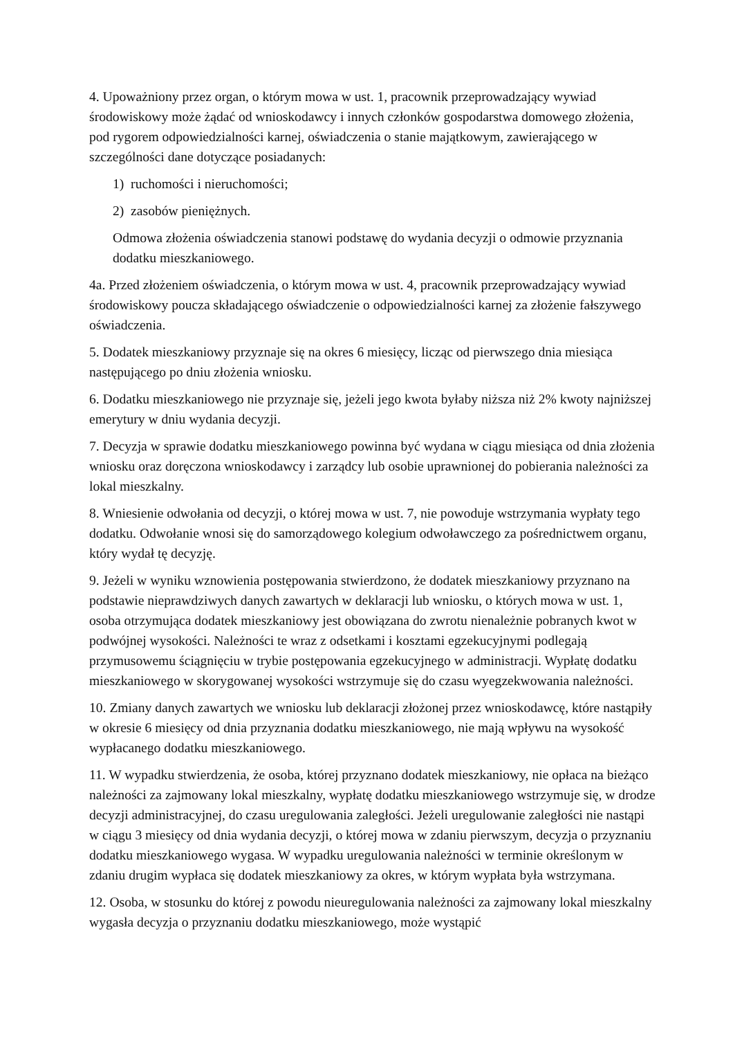4. Upoważniony przez organ, o którym mowa w ust. 1, pracownik przeprowadzający wywiad środowiskowy może żądać od wnioskodawcy i innych członków gospodarstwa domowego złożenia, pod rygorem odpowiedzialności karnej, oświadczenia o stanie majątkowym, zawierającego w szczególności dane dotyczące posiadanych:
1) ruchomości i nieruchomości;
2) zasobów pieniężnych.
Odmowa złożenia oświadczenia stanowi podstawę do wydania decyzji o odmowie przyznania dodatku mieszkaniowego.
4a. Przed złożeniem oświadczenia, o którym mowa w ust. 4, pracownik przeprowadzający wywiad środowiskowy poucza składającego oświadczenie o odpowiedzialności karnej za złożenie fałszywego oświadczenia.
5. Dodatek mieszkaniowy przyznaje się na okres 6 miesięcy, licząc od pierwszego dnia miesiąca następującego po dniu złożenia wniosku.
6. Dodatku mieszkaniowego nie przyznaje się, jeżeli jego kwota byłaby niższa niż 2% kwoty najniższej emerytury w dniu wydania decyzji.
7. Decyzja w sprawie dodatku mieszkaniowego powinna być wydana w ciągu miesiąca od dnia złożenia wniosku oraz doręczona wnioskodawcy i zarządcy lub osobie uprawnionej do pobierania należności za lokal mieszkalny.
8. Wniesienie odwołania od decyzji, o której mowa w ust. 7, nie powoduje wstrzymania wypłaty tego dodatku. Odwołanie wnosi się do samorządowego kolegium odwoławczego za pośrednictwem organu, który wydał tę decyzję.
9. Jeżeli w wyniku wznowienia postępowania stwierdzono, że dodatek mieszkaniowy przyznano na podstawie nieprawdziwych danych zawartych w deklaracji lub wniosku, o których mowa w ust. 1, osoba otrzymująca dodatek mieszkaniowy jest obowiązana do zwrotu nienależnie pobranych kwot w podwójnej wysokości. Należności te wraz z odsetkami i kosztami egzekucyjnymi podlegają przymusowemu ściągnięciu w trybie postępowania egzekucyjnego w administracji. Wypłatę dodatku mieszkaniowego w skorygowanej wysokości wstrzymuje się do czasu wyegzekwowania należności.
10. Zmiany danych zawartych we wniosku lub deklaracji złożonej przez wnioskodawcę, które nastąpiły w okresie 6 miesięcy od dnia przyznania dodatku mieszkaniowego, nie mają wpływu na wysokość wypłacanego dodatku mieszkaniowego.
11. W wypadku stwierdzenia, że osoba, której przyznano dodatek mieszkaniowy, nie opłaca na bieżąco należności za zajmowany lokal mieszkalny, wypłatę dodatku mieszkaniowego wstrzymuje się, w drodze decyzji administracyjnej, do czasu uregulowania zaległości. Jeżeli uregulowanie zaległości nie nastąpi w ciągu 3 miesięcy od dnia wydania decyzji, o której mowa w zdaniu pierwszym, decyzja o przyznaniu dodatku mieszkaniowego wygasa. W wypadku uregulowania należności w terminie określonym w zdaniu drugim wypłaca się dodatek mieszkaniowy za okres, w którym wypłata była wstrzymana.
12. Osoba, w stosunku do której z powodu nieuregulowania należności za zajmowany lokal mieszkalny wygasła decyzja o przyznaniu dodatku mieszkaniowego, może wystąpić